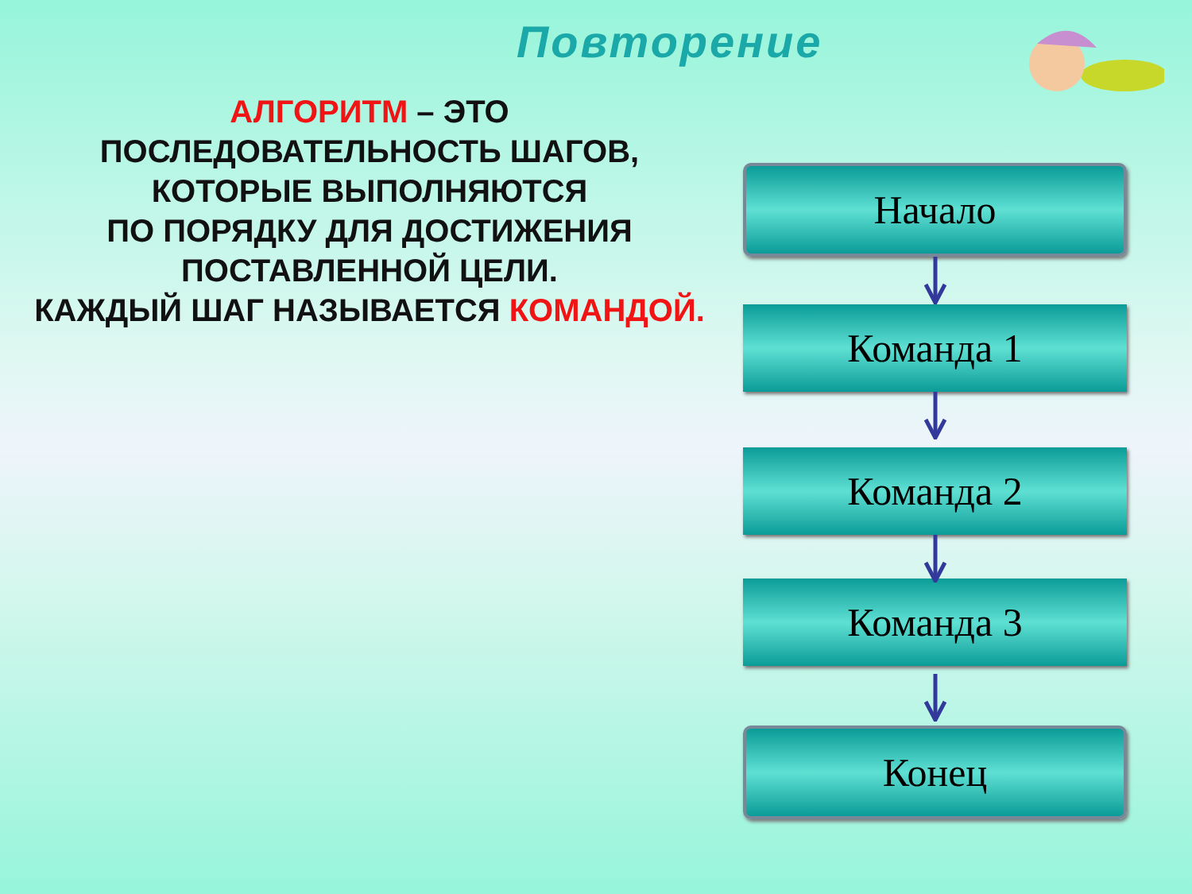Повторение
АЛГОРИТМ – ЭТО
ПОСЛЕДОВАТЕЛЬНОСТЬ ШАГОВ,
КОТОРЫЕ ВЫПОЛНЯЮТСЯ
ПО ПОРЯДКУ ДЛЯ ДОСТИЖЕНИЯ
ПОСТАВЛЕННОЙ ЦЕЛИ.
КАЖДЫЙ ШАГ НАЗЫВАЕТСЯ КОМАНДОЙ.
Начало
Команда 1
Команда 2
Команда 3
Конец